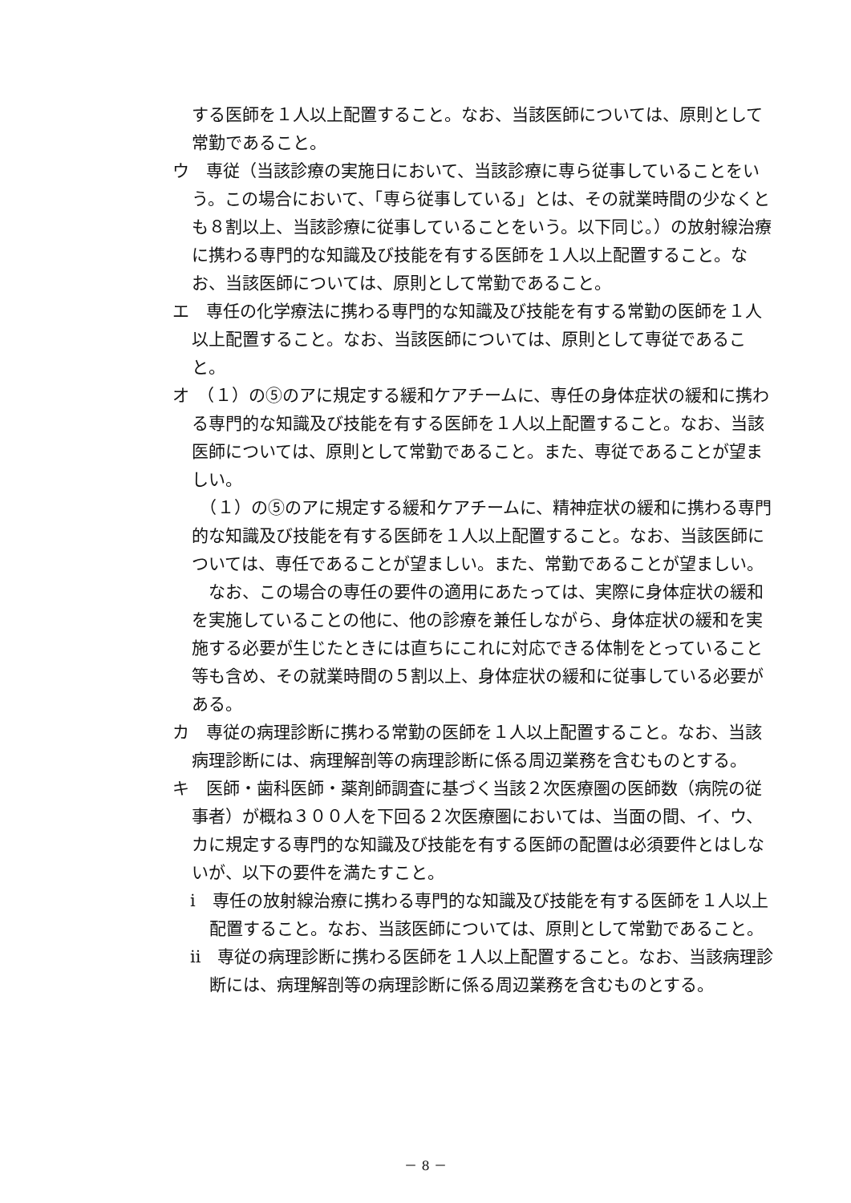する医師を１人以上配置すること。なお、当該医師については、原則として常勤であること。
ウ　専従（当該診療の実施日において、当該診療に専ら従事していることをいう。この場合において、「専ら従事している」とは、その就業時間の少なくとも８割以上、当該診療に従事していることをいう。以下同じ。）の放射線治療に携わる専門的な知識及び技能を有する医師を１人以上配置すること。なお、当該医師については、原則として常勤であること。
エ　専任の化学療法に携わる専門的な知識及び技能を有する常勤の医師を１人以上配置すること。なお、当該医師については、原則として専従であること。
オ　（１）の⑤のアに規定する緩和ケアチームに、専任の身体症状の緩和に携わる専門的な知識及び技能を有する医師を１人以上配置すること。なお、当該医師については、原則として常勤であること。また、専従であることが望ましい。
　（１）の⑤のアに規定する緩和ケアチームに、精神症状の緩和に携わる専門的な知識及び技能を有する医師を１人以上配置すること。なお、当該医師については、専任であることが望ましい。また、常勤であることが望ましい。
　なお、この場合の専任の要件の適用にあたっては、実際に身体症状の緩和を実施していることの他に、他の診療を兼任しながら、身体症状の緩和を実施する必要が生じたときには直ちにこれに対応できる体制をとっていること等も含め、その就業時間の５割以上、身体症状の緩和に従事している必要がある。
カ　専従の病理診断に携わる常勤の医師を１人以上配置すること。なお、当該病理診断には、病理解剖等の病理診断に係る周辺業務を含むものとする。
キ　医師・歯科医師・薬剤師調査に基づく当該２次医療圏の医師数（病院の従事者）が概ね３００人を下回る２次医療圏においては、当面の間、イ、ウ、カに規定する専門的な知識及び技能を有する医師の配置は必須要件とはしないが、以下の要件を満たすこと。
ⅰ　専任の放射線治療に携わる専門的な知識及び技能を有する医師を１人以上配置すること。なお、当該医師については、原則として常勤であること。
ⅱ　専従の病理診断に携わる医師を１人以上配置すること。なお、当該病理診断には、病理解剖等の病理診断に係る周辺業務を含むものとする。
－ 8 －